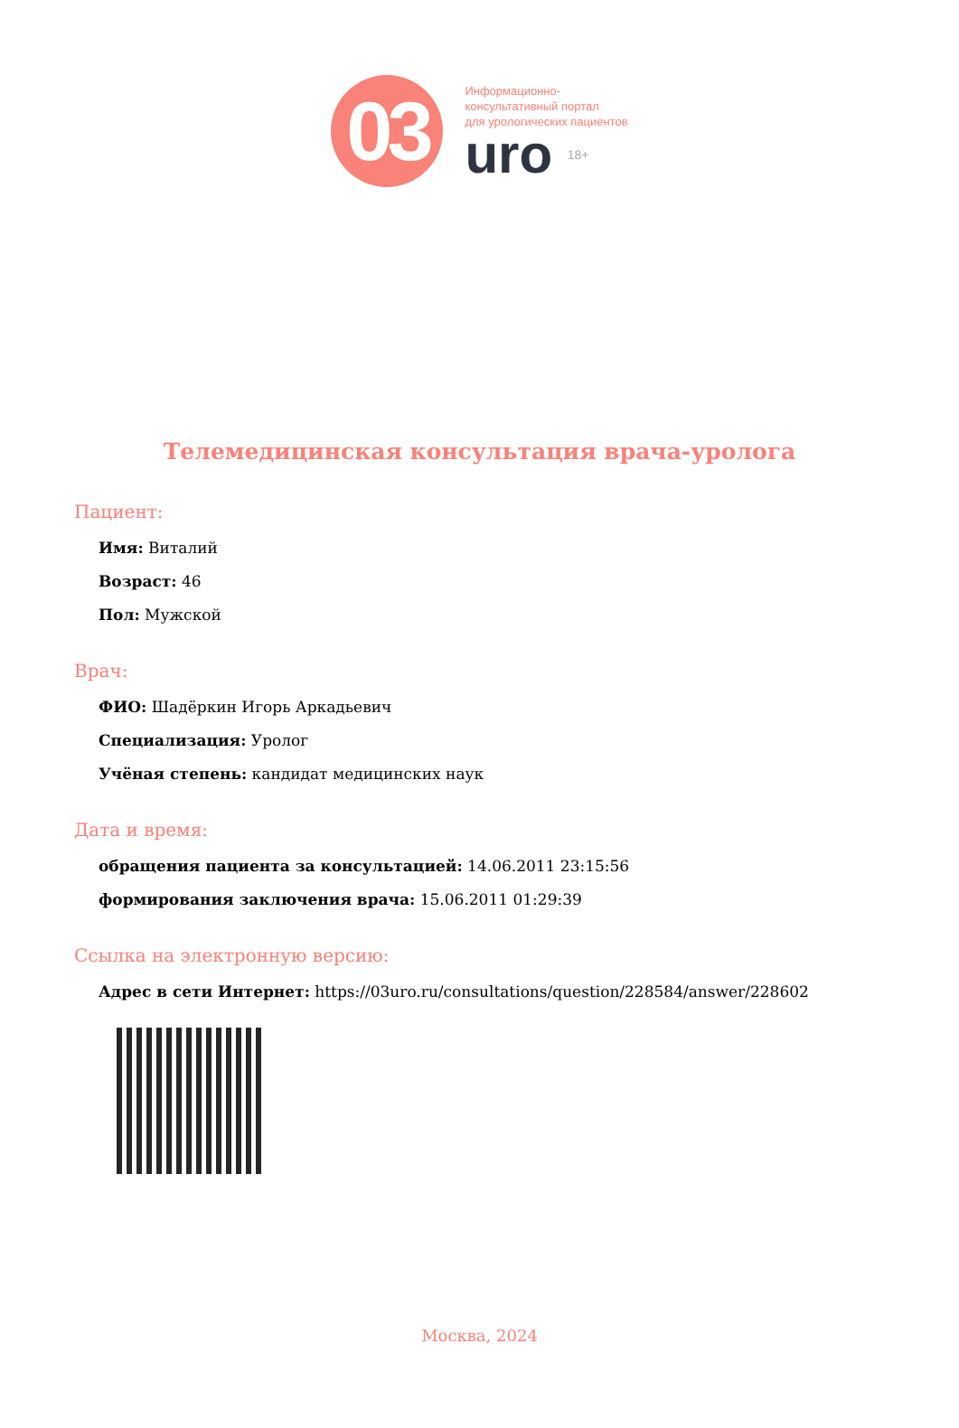03
Информационно-
консультативный портал
для урологических пациентов
uro 18+
Телемедицинская консультация врача-уролога
Пациент:
Имя: Виталий
Возраст: 46
Пол: Мужской
Врач:
ФИО: Шадёркин Игорь Аркадьевич
Специализация: Уролог
Учёная степень: кандидат медицинских наук
Дата и время:
обращения пациента за консультацией: 14.06.2011 23:15:56
формирования заключения врача: 15.06.2011 01:29:39
Ссылка на электронную версию:
Адрес в сети Интернет: https://03uro.ru/consultations/question/228584/answer/228602
Москва, 2024